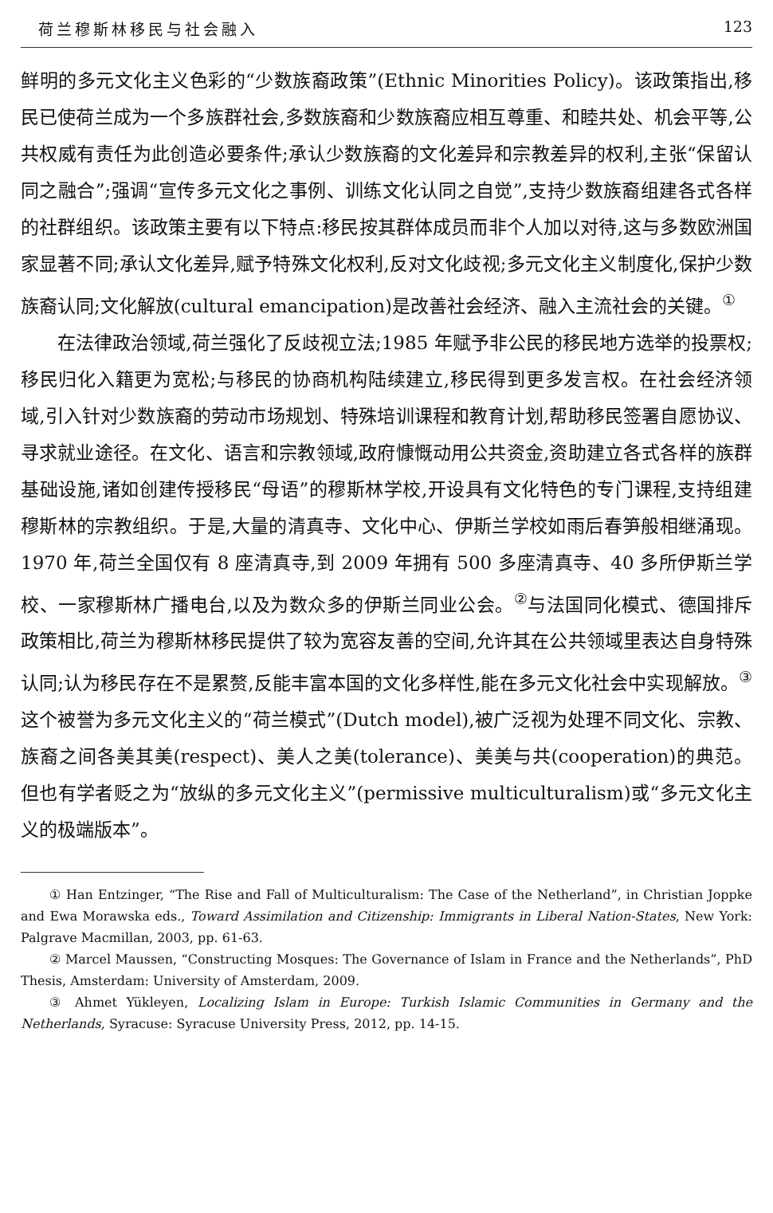荷兰穆斯林移民与社会融入 123
鲜明的多元文化主义色彩的“少数族裔政策”(Ethnic Minorities Policy)。该政策指出,移民已使荷兰成为一个多族群社会,多数族裔和少数族裔应相互尊重、和睦共处、机会平等,公共权威有责任为此创造必要条件;承认少数族裔的文化差异和宗教差异的权利,主张“保留认同之融合”;强调“宣传多元文化之事例、训练文化认同之自觉”,支持少数族裔组建各式各样的社群组织。该政策主要有以下特点:移民按其群体成员而非个人加以对待,这与多数欧洲国家显著不同;承认文化差异,赋予特殊文化权利,反对文化歧视;多元文化主义制度化,保护少数族裔认同;文化解放(cultural emancipation)是改善社会经济、融入主流社会的关键。<sup>①</sup>
在法律政治领域,荷兰强化了反歧视立法;1985 年赋予非公民的移民地方选举的投票权;移民归化入籍更为宽松;与移民的协商机构陆续建立,移民得到更多发言权。在社会经济领域,引入针对少数族裔的劳动市场规划、特殊培训课程和教育计划,帮助移民签署自愿协议、寻求就业途径。在文化、语言和宗教领域,政府慷慨动用公共资金,资助建立各式各样的族群基础设施,诸如创建传授移民“母语”的穆斯林学校,开设具有文化特色的专门课程,支持组建穆斯林的宗教组织。于是,大量的清真寺、文化中心、伊斯兰学校如雨后春笋般相继涌现。1970 年,荷兰全国仅有 8 座清真寺,到 2009 年拥有 500 多座清真寺、40 多所伊斯兰学校、一家穆斯林广播电台,以及为数众多的伊斯兰同业公会。<sup>②</sup>与法国同化模式、德国排斥政策相比,荷兰为穆斯林移民提供了较为宽容友善的空间,允许其在公共领域里表达自身特殊认同;认为移民存在不是累赘,反能丰富本国的文化多样性,能在多元文化社会中实现解放。<sup>③</sup>这个被誉为多元文化主义的“荷兰模式”(Dutch model),被广泛视为处理不同文化、宗教、族裔之间各美其美(respect)、美人之美(tolerance)、美美与共(cooperation)的典范。但也有学者贬之为“放纵的多元文化主义”(permissive multiculturalism)或“多元文化主义的极端版本”。
① Han Entzinger, “The Rise and Fall of Multiculturalism: The Case of the Netherland”, in Christian Joppke and Ewa Morawska eds., Toward Assimilation and Citizenship: Immigrants in Liberal Nation-States, New York: Palgrave Macmillan, 2003, pp. 61-63.
② Marcel Maussen, “Constructing Mosques: The Governance of Islam in France and the Netherlands”, PhD Thesis, Amsterdam: University of Amsterdam, 2009.
③ Ahmet Yükleyen, Localizing Islam in Europe: Turkish Islamic Communities in Germany and the Netherlands, Syracuse: Syracuse University Press, 2012, pp. 14-15.